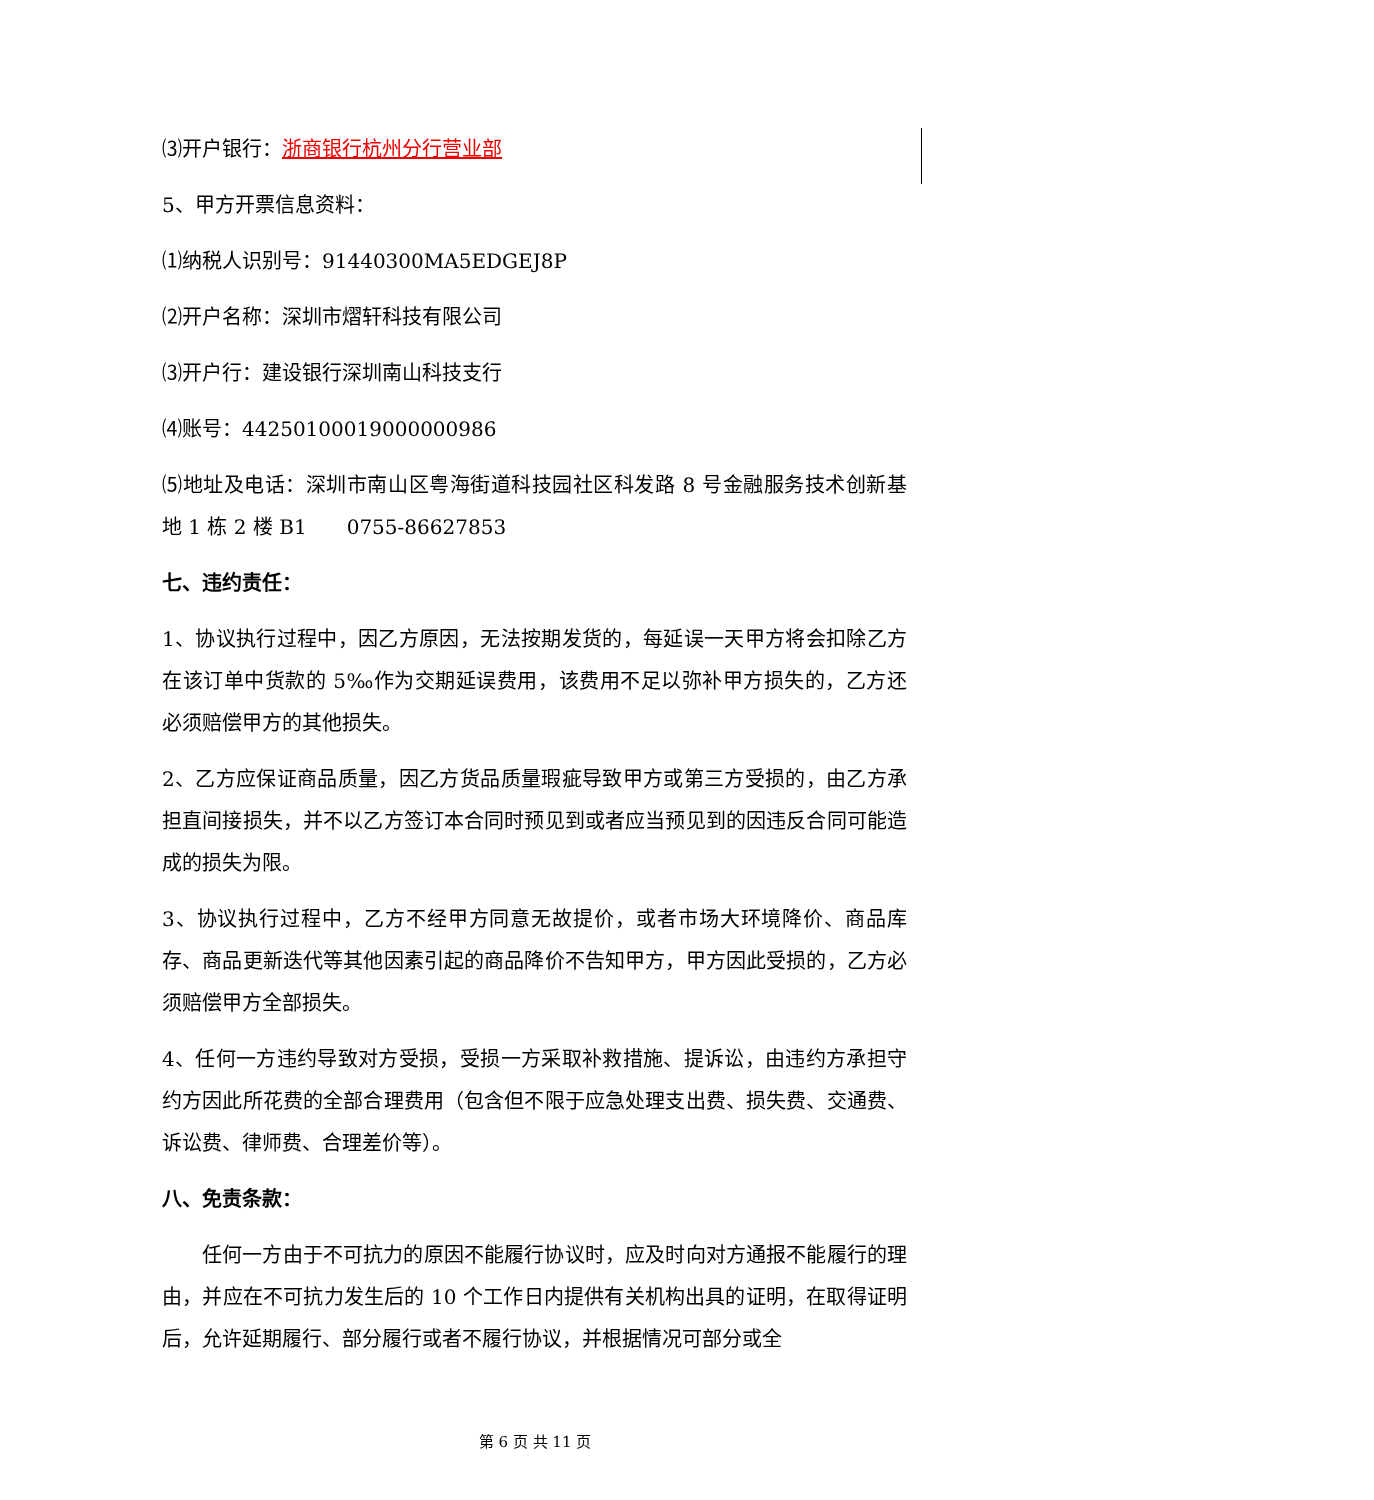⑶开户银行：浙商银行杭州分行营业部
5、甲方开票信息资料：
⑴纳税人识别号：91440300MA5EDGEJ8P
⑵开户名称：深圳市熠轩科技有限公司
⑶开户行：建设银行深圳南山科技支行
⑷账号：44250100019000000986
⑸地址及电话：深圳市南山区粤海街道科技园社区科发路 8 号金融服务技术创新基地 1 栋 2 楼 B1　　0755-86627853
七、违约责任：
1、协议执行过程中，因乙方原因，无法按期发货的，每延误一天甲方将会扣除乙方在该订单中货款的 5‰作为交期延误费用，该费用不足以弥补甲方损失的，乙方还必须赔偿甲方的其他损失。
2、乙方应保证商品质量，因乙方货品质量瑕疵导致甲方或第三方受损的，由乙方承担直间接损失，并不以乙方签订本合同时预见到或者应当预见到的因违反合同可能造成的损失为限。
3、协议执行过程中，乙方不经甲方同意无故提价，或者市场大环境降价、商品库存、商品更新迭代等其他因素引起的商品降价不告知甲方，甲方因此受损的，乙方必须赔偿甲方全部损失。
4、任何一方违约导致对方受损，受损一方采取补救措施、提诉讼，由违约方承担守约方因此所花费的全部合理费用（包含但不限于应急处理支出费、损失费、交通费、诉讼费、律师费、合理差价等）。
八、免责条款：
任何一方由于不可抗力的原因不能履行协议时，应及时向对方通报不能履行的理由，并应在不可抗力发生后的 10 个工作日内提供有关机构出具的证明，在取得证明后，允许延期履行、部分履行或者不履行协议，并根据情况可部分或全
第 6 页 共 11 页